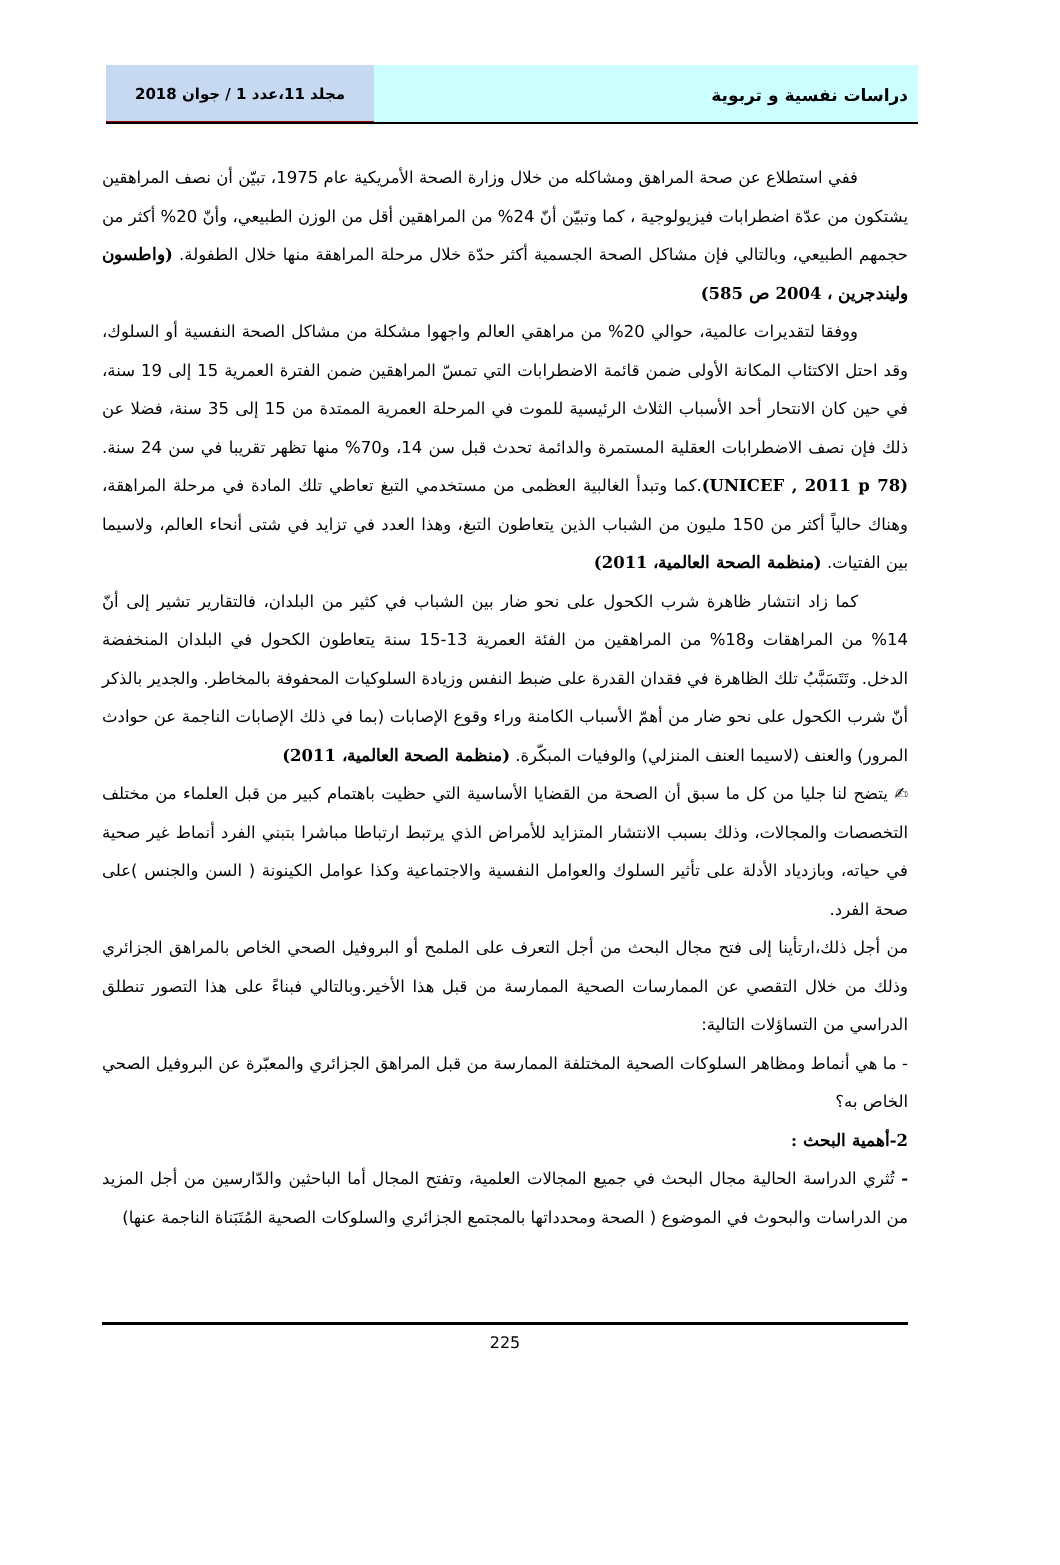دراسات نفسية و تربوية مجلد 11،عدد 1 / جوان 2018
ففي استطلاع عن صحة المراهق ومشاكله من خلال وزارة الصحة الأمريكية عام 1975، تبيّن أن نصف المراهقين يشتكون من عدّة اضطرابات فيزيولوجية ، كما وتبيّن أنّ 24% من المراهقين أقل من الوزن الطبيعي، وأنّ 20% أكثر من حجمهم الطبيعي، وبالتالي فإن مشاكل الصحة الجسمية أكثر حدّة خلال مرحلة المراهقة منها خلال الطفولة. (واطسون وليندجرين ، 2004 ص 585)
ووفقا لتقديرات عالمية، حوالي 20% من مراهقي العالم واجهوا مشكلة من مشاكل الصحة النفسية أو السلوك، وقد احتل الاكتئاب المكانة الأولى ضمن قائمة الاضطرابات التي تمسّ المراهقين ضمن الفترة العمرية 15 إلى 19 سنة، في حين كان الانتحار أحد الأسباب الثلاث الرئيسية للموت في المرحلة العمرية الممتدة من 15 إلى 35 سنة، فضلا عن ذلك فإن نصف الاضطرابات العقلية المستمرة والدائمة تحدث قبل سن 14، و70% منها تظهر تقريبا في سن 24 سنة. (UNICEF , 2011 p 78).كما وتبدأ الغالبية العظمى من مستخدمي التبغ تعاطي تلك المادة في مرحلة المراهقة، وهناك حالياً أكثر من 150 مليون من الشباب الذين يتعاطون التبغ، وهذا العدد في تزايد في شتى أنحاء العالم، ولاسيما بين الفتيات. (منظمة الصحة العالمية، 2011)
كما زاد انتشار ظاهرة شرب الكحول على نحو ضار بين الشباب في كثير من البلدان، فالتقارير تشير إلى أنّ 14% من المراهقات و18% من المراهقين من الفئة العمرية 13-15 سنة يتعاطون الكحول في البلدان المنخفضة الدخل. وتَتَسَبَّبُ تلك الظاهرة في فقدان القدرة على ضبط النفس وزيادة السلوكيات المحفوفة بالمخاطر. والجدير بالذكر أنّ شرب الكحول على نحو ضار من أهمّ الأسباب الكامنة وراء وقوع الإصابات (بما في ذلك الإصابات الناجمة عن حوادث المرور) والعنف (لاسيما العنف المنزلي) والوفيات المبكّرة. (منظمة الصحة العالمية، 2011)
✍ يتضح لنا جليا من كل ما سبق أن الصحة من القضايا الأساسية التي حظيت باهتمام كبير من قبل العلماء من مختلف التخصصات والمجالات، وذلك بسبب الانتشار المتزايد للأمراض الذي يرتبط ارتباطا مباشرا بتبني الفرد أنماط غير صحية في حياته، وبازدياد الأدلة على تأثير السلوك والعوامل النفسية والاجتماعية وكذا عوامل الكينونة ( السن والجنس )على صحة الفرد.
من أجل ذلك،ارتأينا إلى فتح مجال البحث من أجل التعرف على الملمح أو البروفيل الصحي الخاص بالمراهق الجزائري وذلك من خلال التقصي عن الممارسات الصحية الممارسة من قبل هذا الأخير.وبالتالي فبناءً على هذا التصور تنطلق الدراسي من التساؤلات التالية:
- ما هي أنماط ومظاهر السلوكات الصحية المختلفة الممارسة من قبل المراهق الجزائري والمعبّرة عن البروفيل الصحي الخاص به؟
2-أهمية البحث :
- تُثري الدراسة الحالية مجال البحث في جميع المجالات العلمية، وتفتح المجال أما الباحثين والدّارسين من أجل المزيد من الدراسات والبحوث في الموضوع ( الصحة ومحدداتها بالمجتمع الجزائري والسلوكات الصحية المُتَبَناة الناجمة عنها)
225